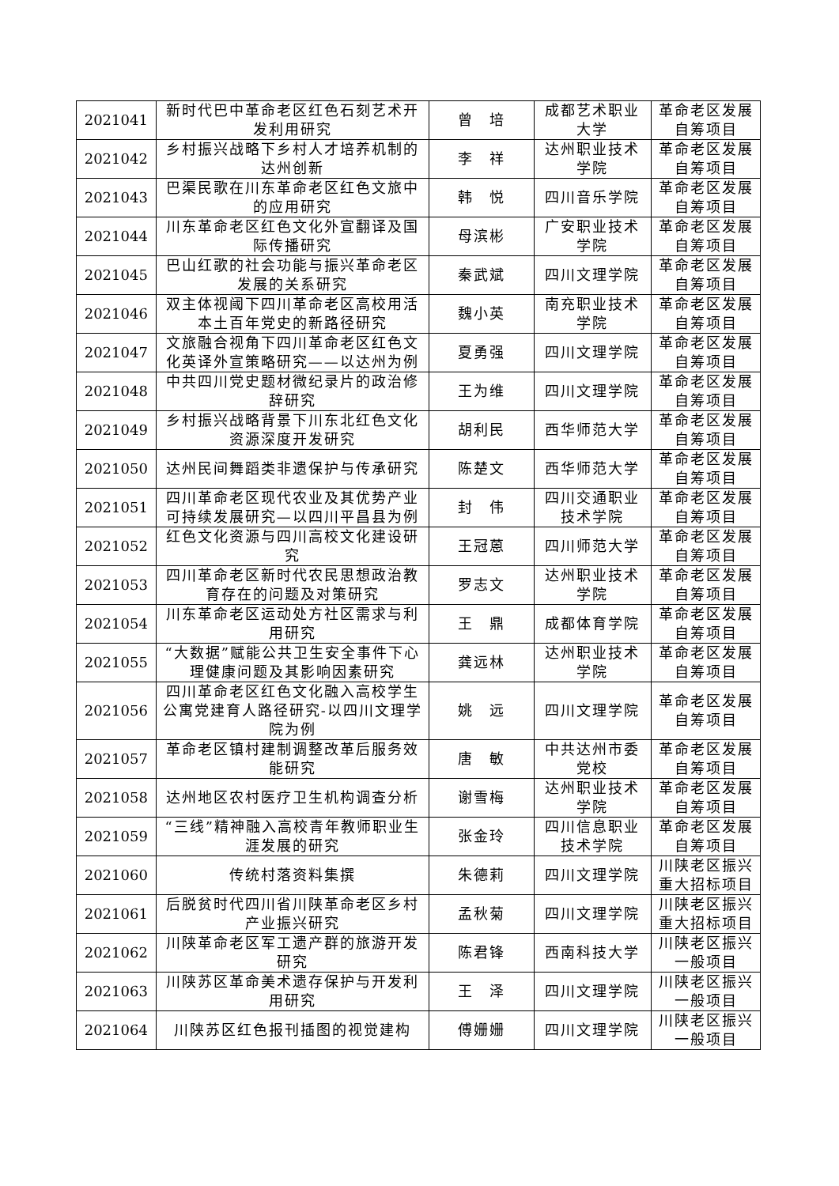| 2021041 | 新时代巴中革命老区红色石刻艺术开发利用研究 | 曾 培 | 成都艺术职业大学 | 革命老区发展自筹项目 |
| 2021042 | 乡村振兴战略下乡村人才培养机制的达州创新 | 李 祥 | 达州职业技术学院 | 革命老区发展自筹项目 |
| 2021043 | 巴渠民歌在川东革命老区红色文旅中的应用研究 | 韩 悦 | 四川音乐学院 | 革命老区发展自筹项目 |
| 2021044 | 川东革命老区红色文化外宣翻译及国际传播研究 | 母滨彬 | 广安职业技术学院 | 革命老区发展自筹项目 |
| 2021045 | 巴山红歌的社会功能与振兴革命老区发展的关系研究 | 秦武斌 | 四川文理学院 | 革命老区发展自筹项目 |
| 2021046 | 双主体视阈下四川革命老区高校用活本土百年党史的新路径研究 | 魏小英 | 南充职业技术学院 | 革命老区发展自筹项目 |
| 2021047 | 文旅融合视角下四川革命老区红色文化英译外宣策略研究——以达州为例 | 夏勇强 | 四川文理学院 | 革命老区发展自筹项目 |
| 2021048 | 中共四川党史题材微纪录片的政治修辞研究 | 王为维 | 四川文理学院 | 革命老区发展自筹项目 |
| 2021049 | 乡村振兴战略背景下川东北红色文化资源深度开发研究 | 胡利民 | 西华师范大学 | 革命老区发展自筹项目 |
| 2021050 | 达州民间舞蹈类非遗保护与传承研究 | 陈楚文 | 西华师范大学 | 革命老区发展自筹项目 |
| 2021051 | 四川革命老区现代农业及其优势产业可持续发展研究—以四川平昌县为例 | 封 伟 | 四川交通职业技术学院 | 革命老区发展自筹项目 |
| 2021052 | 红色文化资源与四川高校文化建设研究 | 王冠蒽 | 四川师范大学 | 革命老区发展自筹项目 |
| 2021053 | 四川革命老区新时代农民思想政治教育存在的问题及对策研究 | 罗志文 | 达州职业技术学院 | 革命老区发展自筹项目 |
| 2021054 | 川东革命老区运动处方社区需求与利用研究 | 王 鼎 | 成都体育学院 | 革命老区发展自筹项目 |
| 2021055 | “大数据”赋能公共卫生安全事件下心理健康问题及其影响因素研究 | 龚远林 | 达州职业技术学院 | 革命老区发展自筹项目 |
| 2021056 | 四川革命老区红色文化融入高校学生公寓党建育人路径研究-以四川文理学院为例 | 姚 远 | 四川文理学院 | 革命老区发展自筹项目 |
| 2021057 | 革命老区镇村建制调整改革后服务效能研究 | 唐 敏 | 中共达州市委党校 | 革命老区发展自筹项目 |
| 2021058 | 达州地区农村医疗卫生机构调查分析 | 谢雪梅 | 达州职业技术学院 | 革命老区发展自筹项目 |
| 2021059 | “三线”精神融入高校青年教师职业生涯发展的研究 | 张金玲 | 四川信息职业技术学院 | 革命老区发展自筹项目 |
| 2021060 | 传统村落资料集撰 | 朱德莉 | 四川文理学院 | 川陕老区振兴重大招标项目 |
| 2021061 | 后脱贫时代四川省川陕革命老区乡村产业振兴研究 | 孟秋菊 | 四川文理学院 | 川陕老区振兴重大招标项目 |
| 2021062 | 川陕革命老区军工遗产群的旅游开发研究 | 陈君锋 | 西南科技大学 | 川陕老区振兴一般项目 |
| 2021063 | 川陕苏区革命美术遗存保护与开发利用研究 | 王 泽 | 四川文理学院 | 川陕老区振兴一般项目 |
| 2021064 | 川陕苏区红色报刊插图的视觉建构 | 傅姗姗 | 四川文理学院 | 川陕老区振兴一般项目 |